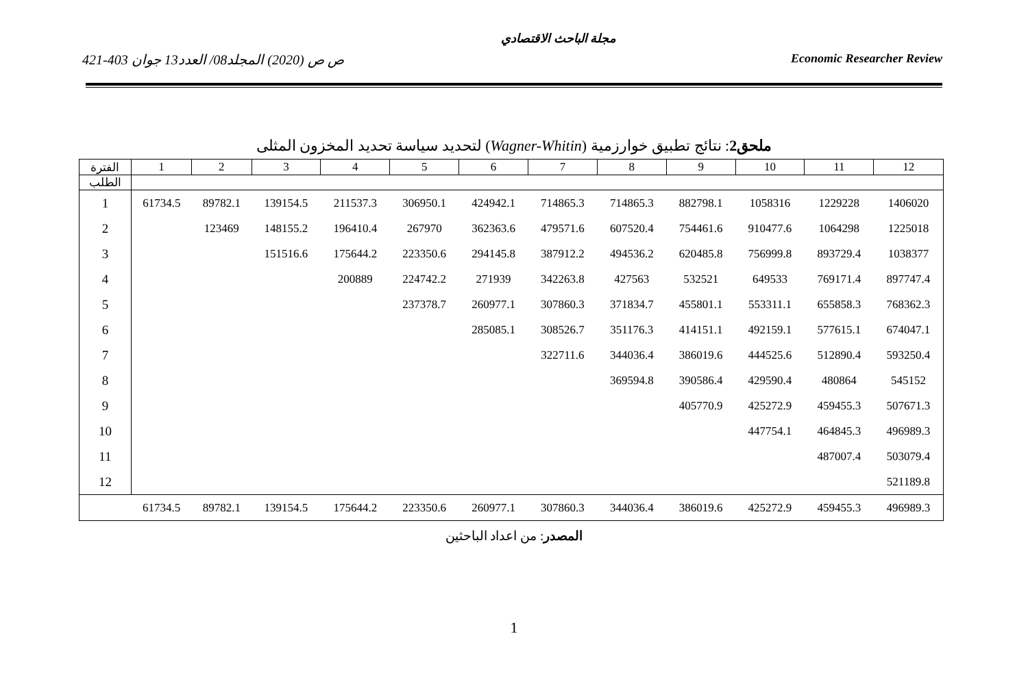مجلة الباحث الاقتصادي
421-403 ص ص (2020) المجلد08/ العدد13 جوان Economic Researcher Review
ملحق2: نتائج تطبيق خوارزمية (Wagner-Whitin) لتحديد سياسة تحديد المخزون المثلى
| الفترة | 1 | 2 | 3 | 4 | 5 | 6 | 7 | 8 | 9 | 10 | 11 | 12 |
| --- | --- | --- | --- | --- | --- | --- | --- | --- | --- | --- | --- | --- |
| الطلب | | | | | | | | | | | | |
| 1 | 61734.5 | 89782.1 | 139154.5 | 211537.3 | 306950.1 | 424942.1 | 714865.3 | 714865.3 | 882798.1 | 1058316 | 1229228 | 1406020 |
| 2 | | 123469 | 148155.2 | 196410.4 | 267970 | 362363.6 | 479571.6 | 607520.4 | 754461.6 | 910477.6 | 1064298 | 1225018 |
| 3 | | | 151516.6 | 175644.2 | 223350.6 | 294145.8 | 387912.2 | 494536.2 | 620485.8 | 756999.8 | 893729.4 | 1038377 |
| 4 | | | | 200889 | 224742.2 | 271939 | 342263.8 | 427563 | 532521 | 649533 | 769171.4 | 897747.4 |
| 5 | | | | | 237378.7 | 260977.1 | 307860.3 | 371834.7 | 455801.1 | 553311.1 | 655858.3 | 768362.3 |
| 6 | | | | | | 285085.1 | 308526.7 | 351176.3 | 414151.1 | 492159.1 | 577615.1 | 674047.1 |
| 7 | | | | | | | 322711.6 | 344036.4 | 386019.6 | 444525.6 | 512890.4 | 593250.4 |
| 8 | | | | | | | | 369594.8 | 390586.4 | 429590.4 | 480864 | 545152 |
| 9 | | | | | | | | | 405770.9 | 425272.9 | 459455.3 | 507671.3 |
| 10 | | | | | | | | | | 447754.1 | 464845.3 | 496989.3 |
| 11 | | | | | | | | | | | 487007.4 | 503079.4 |
| 12 | | | | | | | | | | | | 521189.8 |
| | 61734.5 | 89782.1 | 139154.5 | 175644.2 | 223350.6 | 260977.1 | 307860.3 | 344036.4 | 386019.6 | 425272.9 | 459455.3 | 496989.3 |
المصدر: من اعداد الباحثين
1